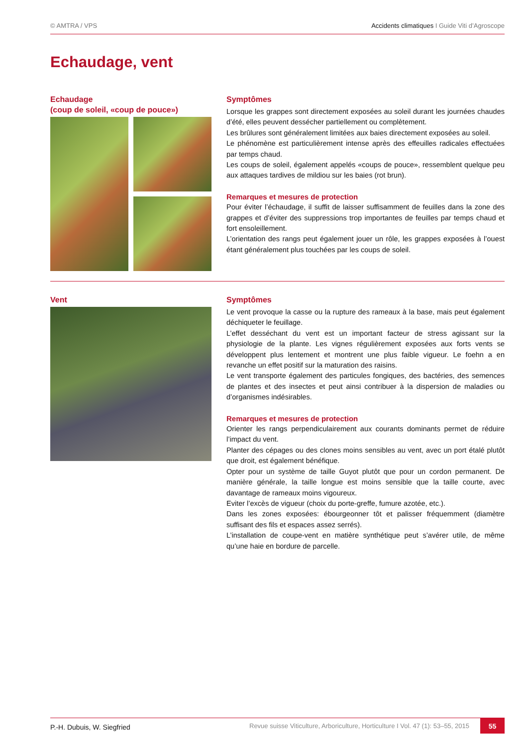© AMTRA / VPS Accidents climatiques I Guide Viti d’Agroscope
Echaudage, vent
Echaudage
(coup de soleil, «coup de pouce»)
Symptômes
Lorsque les grappes sont directement exposées au soleil durant les journées chaudes d’été, elles peuvent dessécher partiellement ou complètement.
Les brûlures sont généralement limitées aux baies directement exposées au soleil.
Le phénomène est particulièrement intense après des effeuilles radicales effectuées par temps chaud.
Les coups de soleil, également appelés «coups de pouce», ressemblent quelque peu aux attaques tardives de mildiou sur les baies (rot brun).
Remarques et mesures de protection
Pour éviter l’échaudage, il suffit de laisser suffisamment de feuilles dans la zone des grappes et d’éviter des suppressions trop importantes de feuilles par temps chaud et fort ensoleillement.
L’orientation des rangs peut également jouer un rôle, les grappes exposées à l’ouest étant généralement plus touchées par les coups de soleil.
Vent
Symptômes
Le vent provoque la casse ou la rupture des rameaux à la base, mais peut également déchiqueter le feuillage.
L’effet desséchant du vent est un important facteur de stress agissant sur la physiologie de la plante. Les vignes régulièrement exposées aux forts vents se développent plus lentement et montrent une plus faible vigueur. Le foehn a en revanche un effet positif sur la maturation des raisins.
Le vent transporte également des particules fongiques, des bactéries, des semences de plantes et des insectes et peut ainsi contribuer à la dispersion de maladies ou d’organismes indésirables.
Remarques et mesures de protection
Orienter les rangs perpendiculairement aux courants dominants permet de réduire l’impact du vent.
Planter des cépages ou des clones moins sensibles au vent, avec un port étalé plutôt que droit, est également bénéfique.
Opter pour un système de taille Guyot plutôt que pour un cordon permanent. De manière générale, la taille longue est moins sensible que la taille courte, avec davantage de rameaux moins vigoureux.
Eviter l’excès de vigueur (choix du porte-greffe, fumure azotée, etc.).
Dans les zones exposées: ébourgeonner tôt et palisser fréquemment (diamètre suffisant des fils et espaces assez serrés).
L’installation de coupe-vent en matière synthétique peut s’avérer utile, de même qu’une haie en bordure de parcelle.
P.-H. Dubuis, W. Siegfried Revue suisse Viticulture, Arboriculture, Horticulture I Vol. 47 (1): 53–55, 2015 55